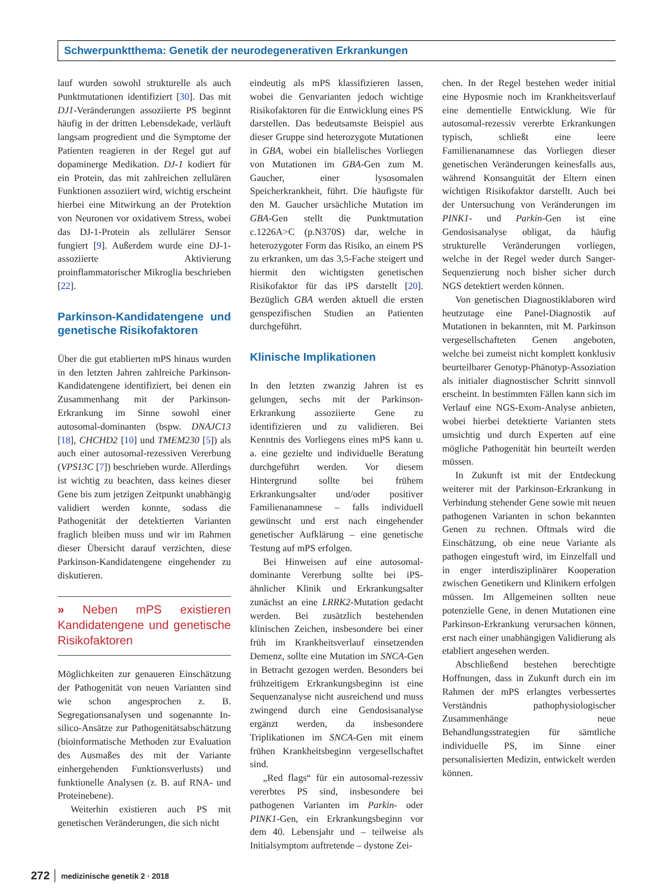Schwerpunktthema: Genetik der neurodegenerativen Erkrankungen
lauf wurden sowohl strukturelle als auch Punktmutationen identifiziert [30]. Das mit DJ1-Veränderungen assoziierte PS beginnt häufig in der dritten Lebensdekade, verläuft langsam progredient und die Symptome der Patienten reagieren in der Regel gut auf dopaminerge Medikation. DJ-1 kodiert für ein Protein, das mit zahlreichen zellulären Funktionen assoziiert wird, wichtig erscheint hierbei eine Mitwirkung an der Protektion von Neuronen vor oxidativem Stress, wobei das DJ-1-Protein als zellulärer Sensor fungiert [9]. Außerdem wurde eine DJ-1-assoziierte Aktivierung proinflammatorischer Mikroglia beschrieben [22].
Parkinson-Kandidatengene und genetische Risikofaktoren
Über die gut etablierten mPS hinaus wurden in den letzten Jahren zahlreiche Parkinson-Kandidatengene identifiziert, bei denen ein Zusammenhang mit der Parkinson-Erkrankung im Sinne sowohl einer autosomal-dominanten (bspw. DNAJC13 [18], CHCHD2 [10] und TMEM230 [5]) als auch einer autosomal-rezessiven Vererbung (VPS13C [7]) beschrieben wurde. Allerdings ist wichtig zu beachten, dass keines dieser Gene bis zum jetzigen Zeitpunkt unabhängig validiert werden konnte, sodass die Pathogenität der detektierten Varianten fraglich bleiben muss und wir im Rahmen dieser Übersicht darauf verzichten, diese Parkinson-Kandidatengene eingehender zu diskutieren.
» Neben mPS existieren Kandidatengene und genetische Risikofaktoren
Möglichkeiten zur genaueren Einschätzung der Pathogenität von neuen Varianten sind wie schon angesprochen z. B. Segregationsanalysen und sogenannte In-silico-Ansätze zur Pathogenitätsabschätzung (bioinformatische Methoden zur Evaluation des Ausmaßes des mit der Variante einhergehenden Funktionsverlusts) und funktionelle Analysen (z. B. auf RNA- und Proteinebene).
Weiterhin existieren auch PS mit genetischen Veränderungen, die sich nicht
eindeutig als mPS klassifizieren lassen, wobei die Genvarianten jedoch wichtige Risikofaktoren für die Entwicklung eines PS darstellen. Das bedeutsamste Beispiel aus dieser Gruppe sind heterozygote Mutationen in GBA, wobei ein biallelisches Vorliegen von Mutationen im GBA-Gen zum M. Gaucher, einer lysosomalen Speicherkrankheit, führt. Die häufigste für den M. Gaucher ursächliche Mutation im GBA-Gen stellt die Punktmutation c.1226A>C (p.N370S) dar, welche in heterozygoter Form das Risiko, an einem PS zu erkranken, um das 3,5-Fache steigert und hiermit den wichtigsten genetischen Risikofaktor für das iPS darstellt [20]. Bezüglich GBA werden aktuell die ersten genspezifischen Studien an Patienten durchgeführt.
Klinische Implikationen
In den letzten zwanzig Jahren ist es gelungen, sechs mit der Parkinson-Erkrankung assoziierte Gene zu identifizieren und zu validieren. Bei Kenntnis des Vorliegens eines mPS kann u. a. eine gezielte und individuelle Beratung durchgeführt werden. Vor diesem Hintergrund sollte bei frühem Erkrankungsalter und/oder positiver Familienanamnese – falls individuell gewünscht und erst nach eingehender genetischer Aufklärung – eine genetische Testung auf mPS erfolgen.
Bei Hinweisen auf eine autosomal-dominante Vererbung sollte bei iPS-ähnlicher Klinik und Erkrankungsalter zunächst an eine LRRK2-Mutation gedacht werden. Bei zusätzlich bestehenden klinischen Zeichen, insbesondere bei einer früh im Krankheitsverlauf einsetzenden Demenz, sollte eine Mutation im SNCA-Gen in Betracht gezogen werden. Besonders bei frühzeitigem Erkrankungsbeginn ist eine Sequenzanalyse nicht ausreichend und muss zwingend durch eine Gendosisanalyse ergänzt werden, da insbesondere Triplikationen im SNCA-Gen mit einem frühen Krankheitsbeginn vergesellschaftet sind.
„Red flags“ für ein autosomal-rezessiv vererbtes PS sind, insbesondere bei pathogenen Varianten im Parkin- oder PINK1-Gen, ein Erkrankungsbeginn vor dem 40. Lebensjahr und – teilweise als Initialsymptom auftretende – dystone Zei-
chen. In der Regel bestehen weder initial eine Hyposmie noch im Krankheitsverlauf eine dementielle Entwicklung. Wie für autosomal-rezessiv vererbte Erkrankungen typisch, schließt eine leere Familienanamnese das Vorliegen dieser genetischen Veränderungen keinesfalls aus, während Konsanguität der Eltern einen wichtigen Risikofaktor darstellt. Auch bei der Untersuchung von Veränderungen im PINK1- und Parkin-Gen ist eine Gendosisanalyse obligat, da häufig strukturelle Veränderungen vorliegen, welche in der Regel weder durch Sanger-Sequenzierung noch bisher sicher durch NGS detektiert werden können.
Von genetischen Diagnostiklaboren wird heutzutage eine Panel-Diagnostik auf Mutationen in bekannten, mit M. Parkinson vergesellschafteten Genen angeboten, welche bei zumeist nicht komplett konklusiv beurteilbarer Genotyp-Phänotyp-Assoziation als initialer diagnostischer Schritt sinnvoll erscheint. In bestimmten Fällen kann sich im Verlauf eine NGS-Exom-Analyse anbieten, wobei hierbei detektierte Varianten stets umsichtig und durch Experten auf eine mögliche Pathogenität hin beurteilt werden müssen.
In Zukunft ist mit der Entdeckung weiterer mit der Parkinson-Erkrankung in Verbindung stehender Gene sowie mit neuen pathogenen Varianten in schon bekannten Genen zu rechnen. Oftmals wird die Einschätzung, ob eine neue Variante als pathogen eingestuft wird, im Einzelfall und in enger interdisziplinärer Kooperation zwischen Genetikern und Klinikern erfolgen müssen. Im Allgemeinen sollten neue potenzielle Gene, in denen Mutationen eine Parkinson-Erkrankung verursachen können, erst nach einer unabhängigen Validierung als etabliert angesehen werden.
Abschließend bestehen berechtigte Hoffnungen, dass in Zukunft durch ein im Rahmen der mPS erlangtes verbessertes Verständnis pathophysiologischer Zusammenhänge neue Behandlungsstrategien für sämtliche individuelle PS, im Sinne einer personalisierten Medizin, entwickelt werden können.
272 medizinische genetik 2 · 2018